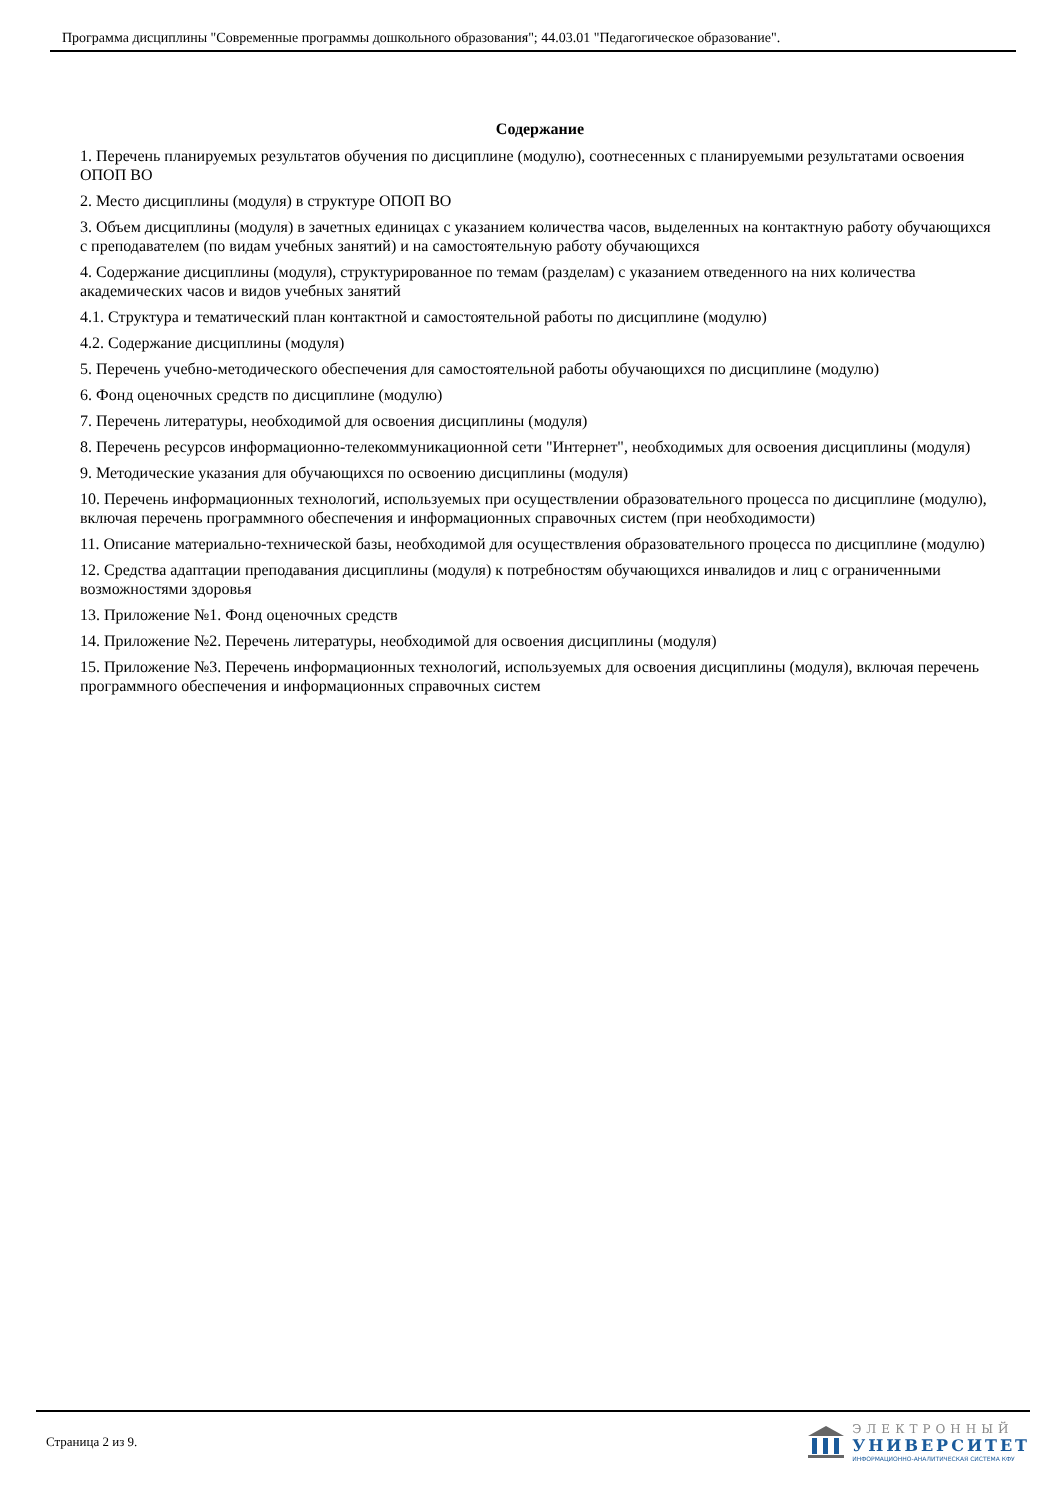Программа дисциплины "Современные программы дошкольного образования"; 44.03.01 "Педагогическое образование".
Содержание
1. Перечень планируемых результатов обучения по дисциплине (модулю), соотнесенных с планируемыми результатами освоения ОПОП ВО
2. Место дисциплины (модуля) в структуре ОПОП ВО
3. Объем дисциплины (модуля) в зачетных единицах с указанием количества часов, выделенных на контактную работу обучающихся с преподавателем (по видам учебных занятий) и на самостоятельную работу обучающихся
4. Содержание дисциплины (модуля), структурированное по темам (разделам) с указанием отведенного на них количества академических часов и видов учебных занятий
4.1. Структура и тематический план контактной и самостоятельной работы по дисциплине (модулю)
4.2. Содержание дисциплины (модуля)
5. Перечень учебно-методического обеспечения для самостоятельной работы обучающихся по дисциплине (модулю)
6. Фонд оценочных средств по дисциплине (модулю)
7. Перечень литературы, необходимой для освоения дисциплины (модуля)
8. Перечень ресурсов информационно-телекоммуникационной сети "Интернет", необходимых для освоения дисциплины (модуля)
9. Методические указания для обучающихся по освоению дисциплины (модуля)
10. Перечень информационных технологий, используемых при осуществлении образовательного процесса по дисциплине (модулю), включая перечень программного обеспечения и информационных справочных систем (при необходимости)
11. Описание материально-технической базы, необходимой для осуществления образовательного процесса по дисциплине (модулю)
12. Средства адаптации преподавания дисциплины (модуля) к потребностям обучающихся инвалидов и лиц с ограниченными возможностями здоровья
13. Приложение №1. Фонд оценочных средств
14. Приложение №2. Перечень литературы, необходимой для освоения дисциплины (модуля)
15. Приложение №3. Перечень информационных технологий, используемых для освоения дисциплины (модуля), включая перечень программного обеспечения и информационных справочных систем
Страница 2 из 9.
ЭЛЕКТРОННЫЙ
УНИВЕРСИТЕТ
ИНФОРМАЦИОННО-АНАЛИТИЧЕСКАЯ СИСТЕМА КФУ